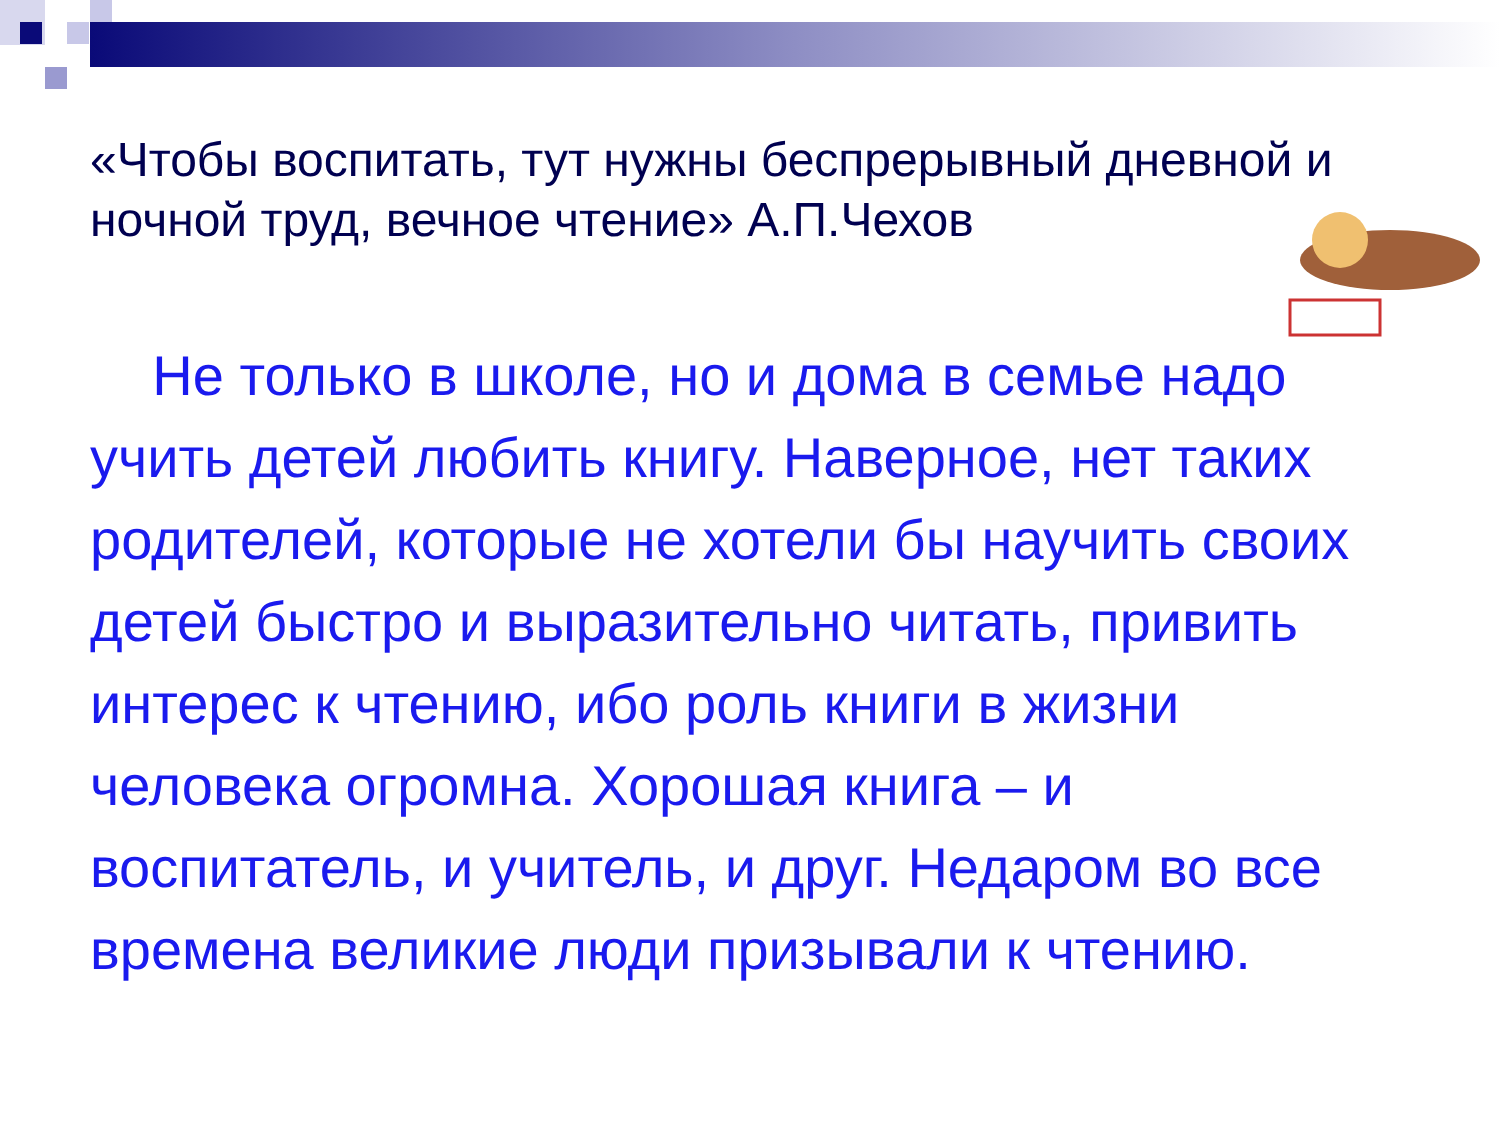«Чтобы воспитать, тут нужны беспрерывный дневной и ночной труд, вечное чтение» А.П.Чехов
Не только в школе, но и дома в семье надо учить детей любить книгу. Наверное, нет таких родителей, которые не хотели бы научить своих детей быстро и выразительно читать, привить интерес к чтению, ибо роль книги в жизни человека огромна. Хорошая книга – и воспитатель, и учитель, и друг. Недаром во все времена великие люди призывали к чтению.